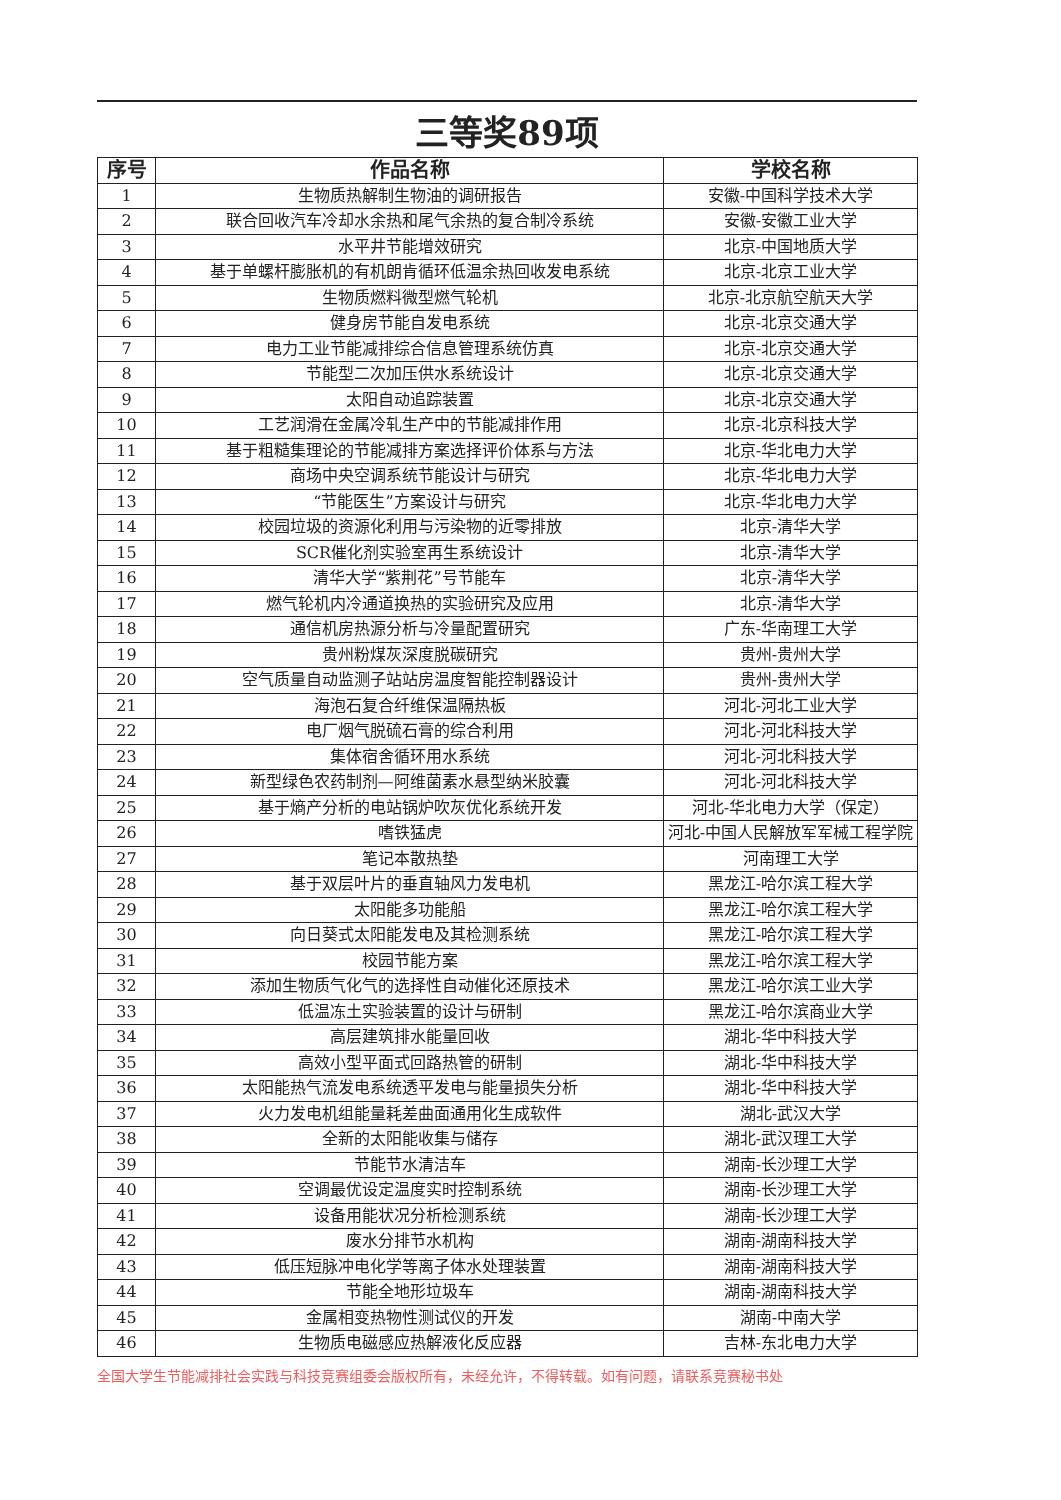三等奖89项
| 序号 | 作品名称 | 学校名称 |
| --- | --- | --- |
| 1 | 生物质热解制生物油的调研报告 | 安徽-中国科学技术大学 |
| 2 | 联合回收汽车冷却水余热和尾气余热的复合制冷系统 | 安徽-安徽工业大学 |
| 3 | 水平井节能增效研究 | 北京-中国地质大学 |
| 4 | 基于单螺杆膨胀机的有机朗肯循环低温余热回收发电系统 | 北京-北京工业大学 |
| 5 | 生物质燃料微型燃气轮机 | 北京-北京航空航天大学 |
| 6 | 健身房节能自发电系统 | 北京-北京交通大学 |
| 7 | 电力工业节能减排综合信息管理系统仿真 | 北京-北京交通大学 |
| 8 | 节能型二次加压供水系统设计 | 北京-北京交通大学 |
| 9 | 太阳自动追踪装置 | 北京-北京交通大学 |
| 10 | 工艺润滑在金属冷轧生产中的节能减排作用 | 北京-北京科技大学 |
| 11 | 基于粗糙集理论的节能减排方案选择评价体系与方法 | 北京-华北电力大学 |
| 12 | 商场中央空调系统节能设计与研究 | 北京-华北电力大学 |
| 13 | “节能医生”方案设计与研究 | 北京-华北电力大学 |
| 14 | 校园垃圾的资源化利用与污染物的近零排放 | 北京-清华大学 |
| 15 | SCR催化剂实验室再生系统设计 | 北京-清华大学 |
| 16 | 清华大学“紫荆花”号节能车 | 北京-清华大学 |
| 17 | 燃气轮机内冷通道换热的实验研究及应用 | 北京-清华大学 |
| 18 | 通信机房热源分析与冷量配置研究 | 广东-华南理工大学 |
| 19 | 贵州粉煤灰深度脱碳研究 | 贵州-贵州大学 |
| 20 | 空气质量自动监测子站站房温度智能控制器设计 | 贵州-贵州大学 |
| 21 | 海泡石复合纤维保温隔热板 | 河北-河北工业大学 |
| 22 | 电厂烟气脱硫石膏的综合利用 | 河北-河北科技大学 |
| 23 | 集体宿舍循环用水系统 | 河北-河北科技大学 |
| 24 | 新型绿色农药制剂—阿维菌素水悬型纳米胶囊 | 河北-河北科技大学 |
| 25 | 基于熵产分析的电站锅炉吹灰优化系统开发 | 河北-华北电力大学（保定） |
| 26 | 嗜铁猛虎 | 河北-中国人民解放军军械工程学院 |
| 27 | 笔记本散热垫 | 河南理工大学 |
| 28 | 基于双层叶片的垂直轴风力发电机 | 黑龙江-哈尔滨工程大学 |
| 29 | 太阳能多功能船 | 黑龙江-哈尔滨工程大学 |
| 30 | 向日葵式太阳能发电及其检测系统 | 黑龙江-哈尔滨工程大学 |
| 31 | 校园节能方案 | 黑龙江-哈尔滨工程大学 |
| 32 | 添加生物质气化气的选择性自动催化还原技术 | 黑龙江-哈尔滨工业大学 |
| 33 | 低温冻土实验装置的设计与研制 | 黑龙江-哈尔滨商业大学 |
| 34 | 高层建筑排水能量回收 | 湖北-华中科技大学 |
| 35 | 高效小型平面式回路热管的研制 | 湖北-华中科技大学 |
| 36 | 太阳能热气流发电系统透平发电与能量损失分析 | 湖北-华中科技大学 |
| 37 | 火力发电机组能量耗差曲面通用化生成软件 | 湖北-武汉大学 |
| 38 | 全新的太阳能收集与储存 | 湖北-武汉理工大学 |
| 39 | 节能节水清洁车 | 湖南-长沙理工大学 |
| 40 | 空调最优设定温度实时控制系统 | 湖南-长沙理工大学 |
| 41 | 设备用能状况分析检测系统 | 湖南-长沙理工大学 |
| 42 | 废水分排节水机构 | 湖南-湖南科技大学 |
| 43 | 低压短脉冲电化学等离子体水处理装置 | 湖南-湖南科技大学 |
| 44 | 节能全地形垃圾车 | 湖南-湖南科技大学 |
| 45 | 金属相变热物性测试仪的开发 | 湖南-中南大学 |
| 46 | 生物质电磁感应热解液化反应器 | 吉林-东北电力大学 |
全国大学生节能减排社会实践与科技竞赛组委会版权所有，未经允许，不得转载。如有问题，请联系竞赛秘书处